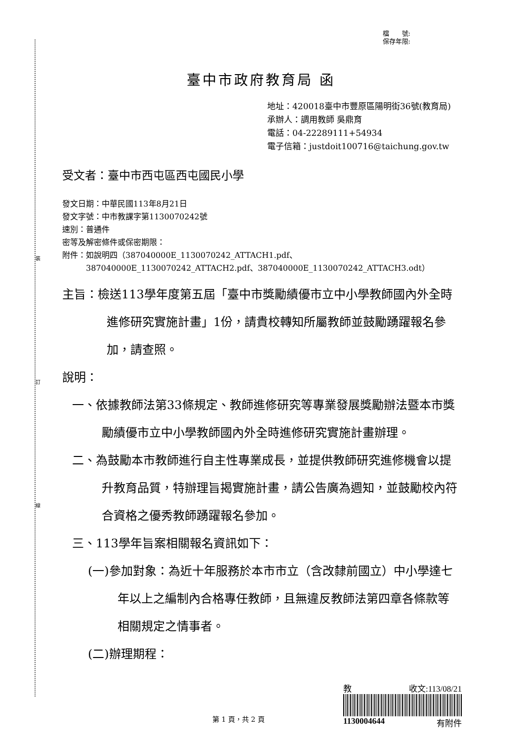裝
訂
線
檔　　號:
保存年限:
臺中市政府教育局 函
地址：420018臺中市豐原區陽明街36號(教育局)
承辦人：調用教師 吳鼎育
電話：04-22289111+54934
電子信箱：justdoit100716@taichung.gov.tw
受文者：臺中市西屯區西屯國民小學
發文日期：中華民國113年8月21日
發文字號：中市教課字第1130070242號
速別：普通件
密等及解密條件或保密期限：
附件：如說明四（387040000E_1130070242_ATTACH1.pdf、
　　　387040000E_1130070242_ATTACH2.pdf、387040000E_1130070242_ATTACH3.odt）
主旨：檢送113學年度第五屆「臺中市獎勵績優市立中小學教師國內外全時進修研究實施計畫」1份，請貴校轉知所屬教師並鼓勵踴躍報名參加，請查照。
說明：
一、依據教師法第33條規定、教師進修研究等專業發展獎勵辦法暨本市獎勵績優市立中小學教師國內外全時進修研究實施計畫辦理。
二、為鼓勵本市教師進行自主性專業成長，並提供教師研究進修機會以提升教育品質，特辦理旨揭實施計畫，請公告廣為週知，並鼓勵校內符合資格之優秀教師踴躍報名參加。
三、113學年旨案相關報名資訊如下：
(一)參加對象：為近十年服務於本市市立（含改隸前國立）中小學達七年以上之編制內合格專任教師，且無違反教師法第四章各條款等相關規定之情事者。
(二)辦理期程：
教 收文:113/08/21
1130004644 有附件
第 1 頁，共 2 頁